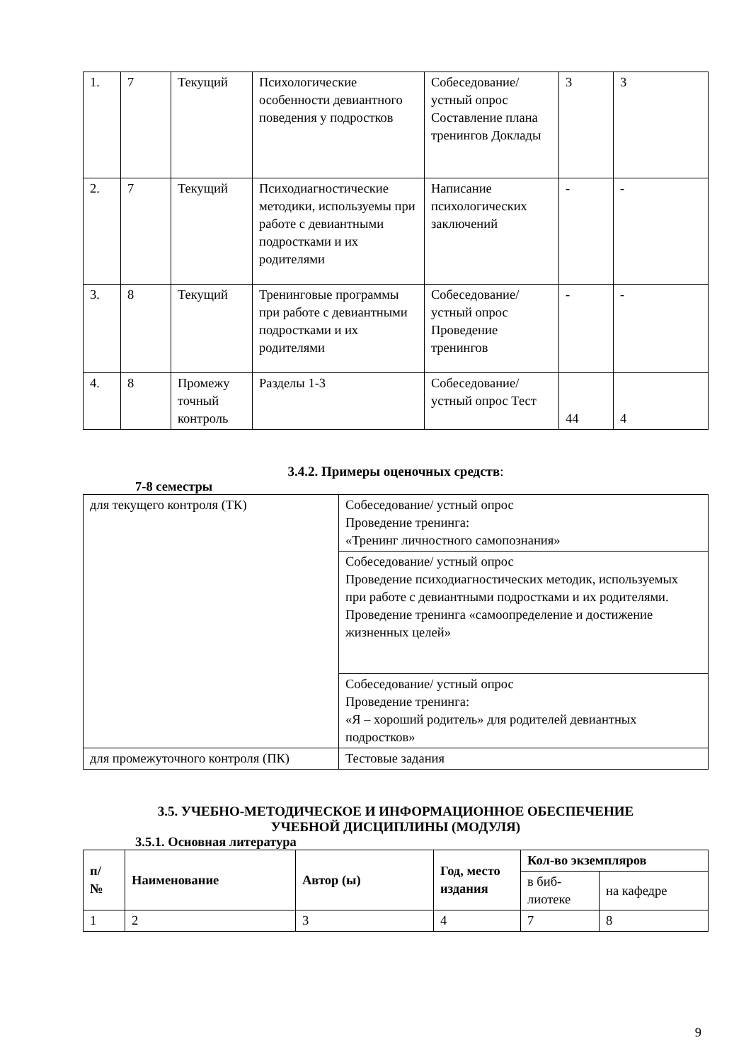| 1. | 7 | Текущий | Психологические особенности девиантного поведения у подростков | Собеседование/ устный опрос Составление плана тренингов Доклады | 3 | 3 |
| 2. | 7 | Текущий | Психодиагностические методики, используемы при работе с девиантными подростками и их родителями | Написание психологических заключений | - | - |
| 3. | 8 | Текущий | Тренинговые программы при работе с девиантными подростками и их родителями | Собеседование/ устный опрос Проведение тренингов | - | - |
| 4. | 8 | Промежу точный контроль | Разделы 1-3 | Собеседование/ устный опрос Тест | 44 | 4 |
3.4.2. Примеры оценочных средств:
7-8 семестры
| для текущего контроля (ТК) | Собеседование/ устный опрос Проведение тренинга: «Тренинг личностного самопознания» |
| | Собеседование/ устный опрос Проведение психодиагностических методик, используемых при работе с девиантными подростками и их родителями. Проведение тренинга «самоопределение и достижение жизненных целей» |
| | Собеседование/ устный опрос Проведение тренинга: «Я – хороший родитель» для родителей девиантных подростков» |
| для промежуточного контроля (ПК) | Тестовые задания |
3.5. УЧЕБНО-МЕТОДИЧЕСКОЕ И ИНФОРМАЦИОННОЕ ОБЕСПЕЧЕНИЕ
УЧЕБНОЙ ДИСЦИПЛИНЫ (МОДУЛЯ)
3.5.1. Основная литература
| п/ № | Наименование | Автор (ы) | Год, место издания | Кол-во экземпляров | |
| --- | --- | --- | --- | --- | --- |
| | | | | в биб- лиотеке | на кафедре |
| 1 | 2 | 3 | 4 | 7 | 8 |
9